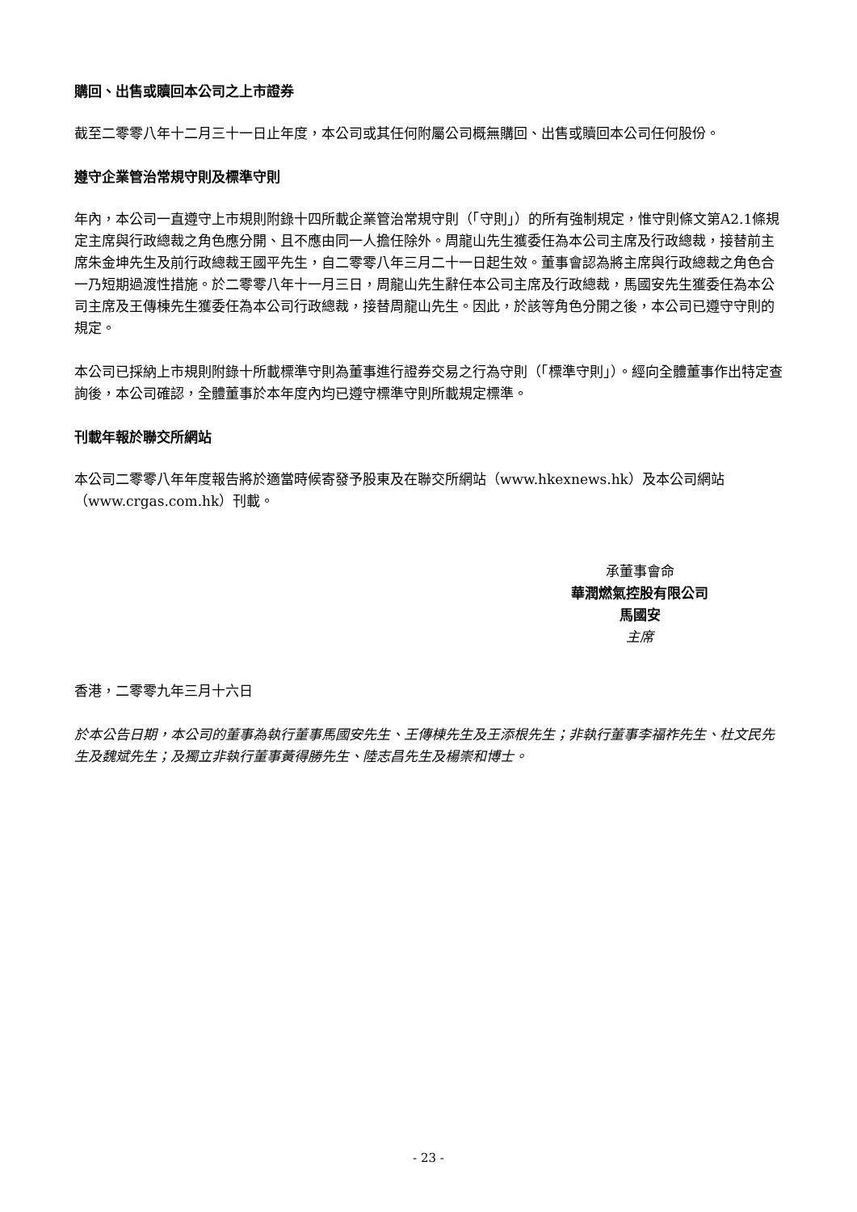購回、出售或贖回本公司之上市證券
截至二零零八年十二月三十一日止年度，本公司或其任何附屬公司概無購回、出售或贖回本公司任何股份。
遵守企業管治常規守則及標準守則
年內，本公司一直遵守上市規則附錄十四所載企業管治常規守則（「守則」）的所有強制規定，惟守則條文第A2.1條規定主席與行政總裁之角色應分開、且不應由同一人擔任除外。周龍山先生獲委任為本公司主席及行政總裁，接替前主席朱金坤先生及前行政總裁王國平先生，自二零零八年三月二十一日起生效。董事會認為將主席與行政總裁之角色合一乃短期過渡性措施。於二零零八年十一月三日，周龍山先生辭任本公司主席及行政總裁，馬國安先生獲委任為本公司主席及王傳棟先生獲委任為本公司行政總裁，接替周龍山先生。因此，於該等角色分開之後，本公司已遵守守則的規定。
本公司已採納上市規則附錄十所載標準守則為董事進行證券交易之行為守則（「標準守則」）。經向全體董事作出特定查詢後，本公司確認，全體董事於本年度內均已遵守標準守則所載規定標準。
刊載年報於聯交所網站
本公司二零零八年年度報告將於適當時候寄發予股東及在聯交所網站（www.hkexnews.hk）及本公司網站（www.crgas.com.hk）刊載。
承董事會命
華潤燃氣控股有限公司
馬國安
主席
香港，二零零九年三月十六日
於本公告日期，本公司的董事為執行董事馬國安先生、王傳棟先生及王添根先生；非執行董事李福祚先生、杜文民先生及魏斌先生；及獨立非執行董事黃得勝先生、陸志昌先生及楊崇和博士。
- 23 -